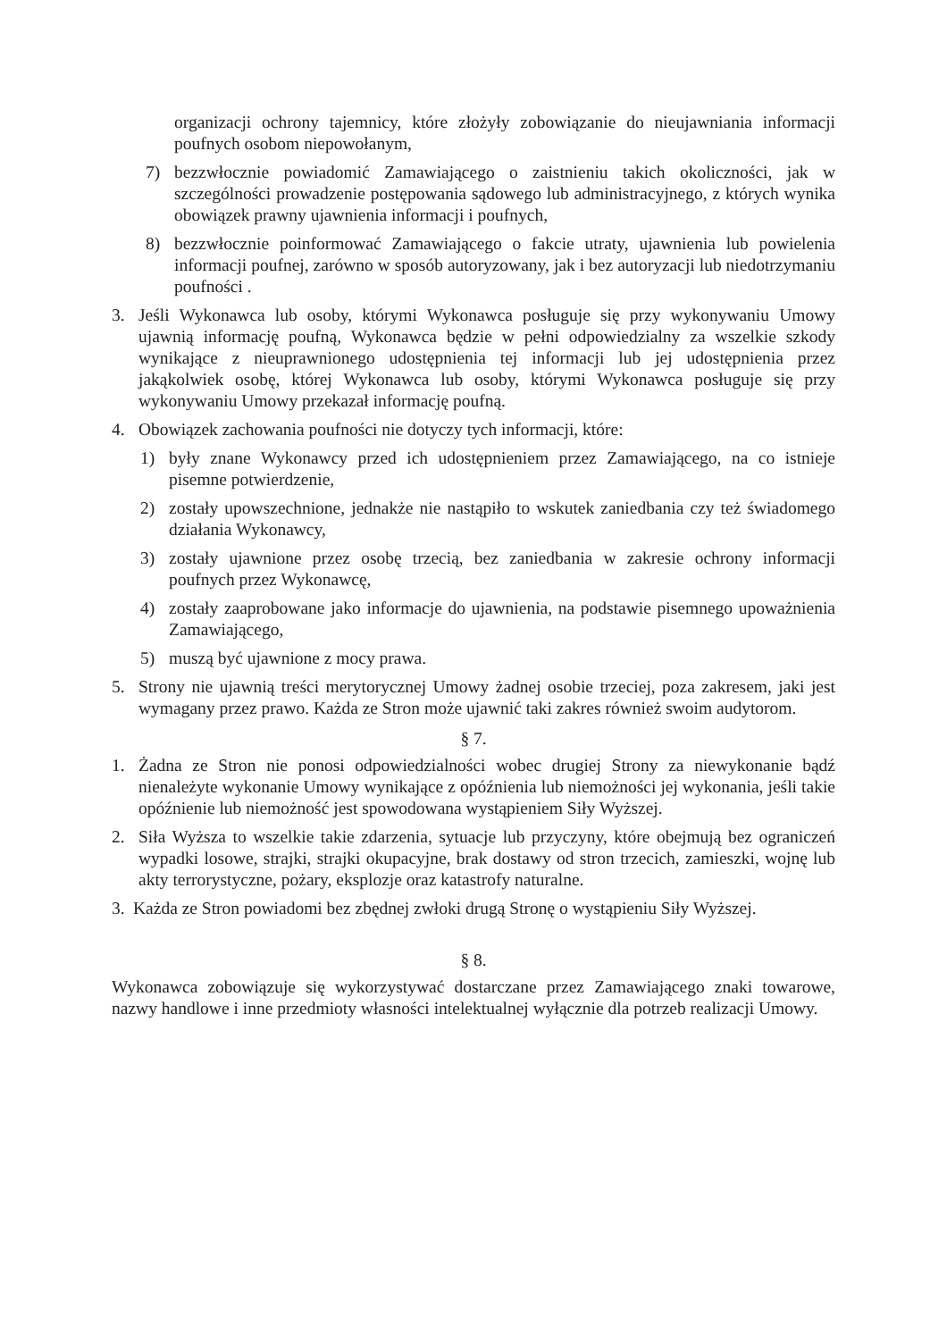organizacji ochrony tajemnicy, które złożyły zobowiązanie do nieujawniania informacji poufnych osobom niepowołanym,
7) bezzwłocznie powiadomić Zamawiającego o zaistnieniu takich okoliczności, jak w szczególności prowadzenie postępowania sądowego lub administracyjnego, z których wynika obowiązek prawny ujawnienia informacji i poufnych,
8) bezzwłocznie poinformować Zamawiającego o fakcie utraty, ujawnienia lub powielenia informacji poufnej, zarówno w sposób autoryzowany, jak i bez autoryzacji lub niedotrzymaniu poufności .
3. Jeśli Wykonawca lub osoby, którymi Wykonawca posługuje się przy wykonywaniu Umowy ujawnią informację poufną, Wykonawca będzie w pełni odpowiedzialny za wszelkie szkody wynikające z nieuprawnionego udostępnienia tej informacji lub jej udostępnienia przez jakąkolwiek osobę, której Wykonawca lub osoby, którymi Wykonawca posługuje się przy wykonywaniu Umowy przekazał informację poufną.
4. Obowiązek zachowania poufności nie dotyczy tych informacji, które:
1) były znane Wykonawcy przed ich udostępnieniem przez Zamawiającego, na co istnieje pisemne potwierdzenie,
2) zostały upowszechnione, jednakże nie nastąpiło to wskutek zaniedbania czy też świadomego działania Wykonawcy,
3) zostały ujawnione przez osobę trzecią, bez zaniedbania w zakresie ochrony informacji poufnych przez Wykonawcę,
4) zostały zaaprobowane jako informacje do ujawnienia, na podstawie pisemnego upoważnienia Zamawiającego,
5) muszą być ujawnione z mocy prawa.
5. Strony nie ujawnią treści merytorycznej Umowy żadnej osobie trzeciej, poza zakresem, jaki jest wymagany przez prawo. Każda ze Stron może ujawnić taki zakres również swoim audytorom.
§ 7.
1. Żadna ze Stron nie ponosi odpowiedzialności wobec drugiej Strony za niewykonanie bądź nienależyte wykonanie Umowy wynikające z opóźnienia lub niemożności jej wykonania, jeśli takie opóźnienie lub niemożność jest spowodowana wystąpieniem Siły Wyższej.
2. Siła Wyższa to wszelkie takie zdarzenia, sytuacje lub przyczyny, które obejmują bez ograniczeń wypadki losowe, strajki, strajki okupacyjne, brak dostawy od stron trzecich, zamieszki, wojnę lub akty terrorystyczne, pożary, eksplozje oraz katastrofy naturalne.
3. Każda ze Stron powiadomi bez zbędnej zwłoki drugą Stronę o wystąpieniu Siły Wyższej.
§ 8.
Wykonawca zobowiązuje się wykorzystywać dostarczane przez Zamawiającego znaki towarowe, nazwy handlowe i inne przedmioty własności intelektualnej wyłącznie dla potrzeb realizacji Umowy.